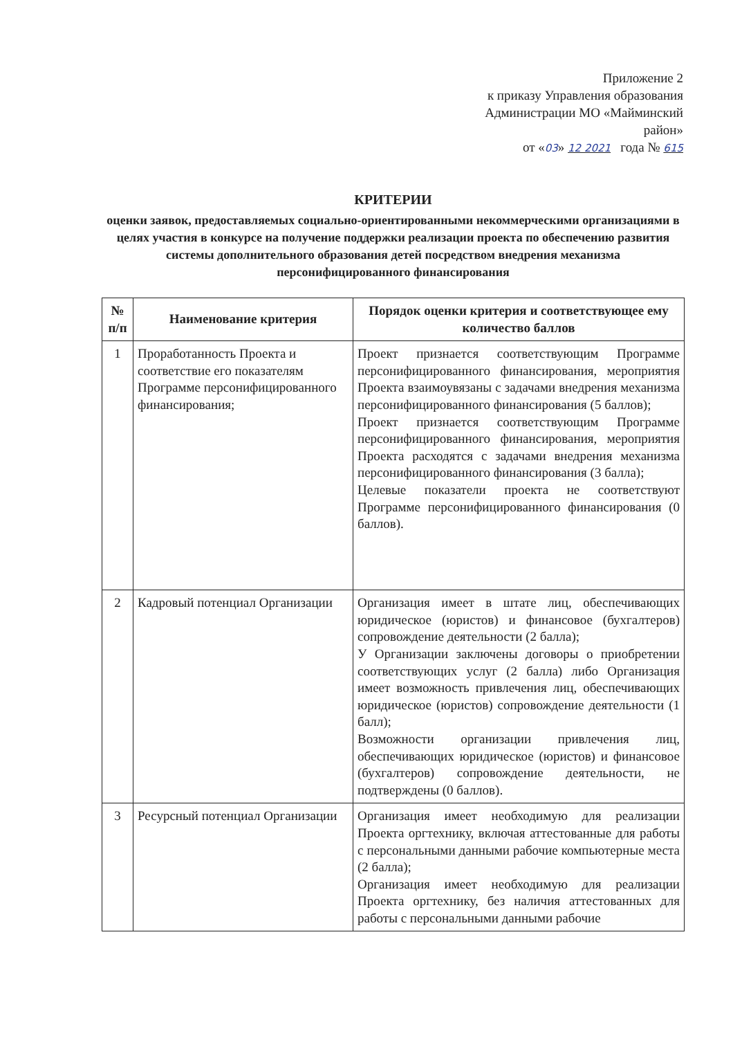Приложение 2
к приказу Управления образования
Администрации МО «Майминский
район»
от «03» 12 2021 года № 615
КРИТЕРИИ
оценки заявок, предоставляемых социально-ориентированными некоммерческими организациями в целях участия в конкурсе на получение поддержки реализации проекта по обеспечению развития системы дополнительного образования детей посредством внедрения механизма персонифицированного финансирования
| № п/п | Наименование критерия | Порядок оценки критерия и соответствующее ему количество баллов |
| --- | --- | --- |
| 1 | Проработанность Проекта и соответствие его показателям Программе персонифицированного финансирования; | Проект признается соответствующим Программе персонифицированного финансирования, мероприятия Проекта взаимоувязаны с задачами внедрения механизма персонифицированного финансирования (5 баллов); Проект признается соответствующим Программе персонифицированного финансирования, мероприятия Проекта расходятся с задачами внедрения механизма персонифицированного финансирования (3 балла); Целевые показатели проекта не соответствуют Программе персонифицированного финансирования (0 баллов). |
| 2 | Кадровый потенциал Организации | Организация имеет в штате лиц, обеспечивающих юридическое (юристов) и финансовое (бухгалтеров) сопровождение деятельности (2 балла); У Организации заключены договоры о приобретении соответствующих услуг (2 балла) либо Организация имеет возможность привлечения лиц, обеспечивающих юридическое (юристов) сопровождение деятельности (1 балл); Возможности организации привлечения лиц, обеспечивающих юридическое (юристов) и финансовое (бухгалтеров) сопровождение деятельности, не подтверждены (0 баллов). |
| 3 | Ресурсный потенциал Организации | Организация имеет необходимую для реализации Проекта оргтехнику, включая аттестованные для работы с персональными данными рабочие компьютерные места (2 балла); Организация имеет необходимую для реализации Проекта оргтехнику, без наличия аттестованных для работы с персональными данными рабочие |